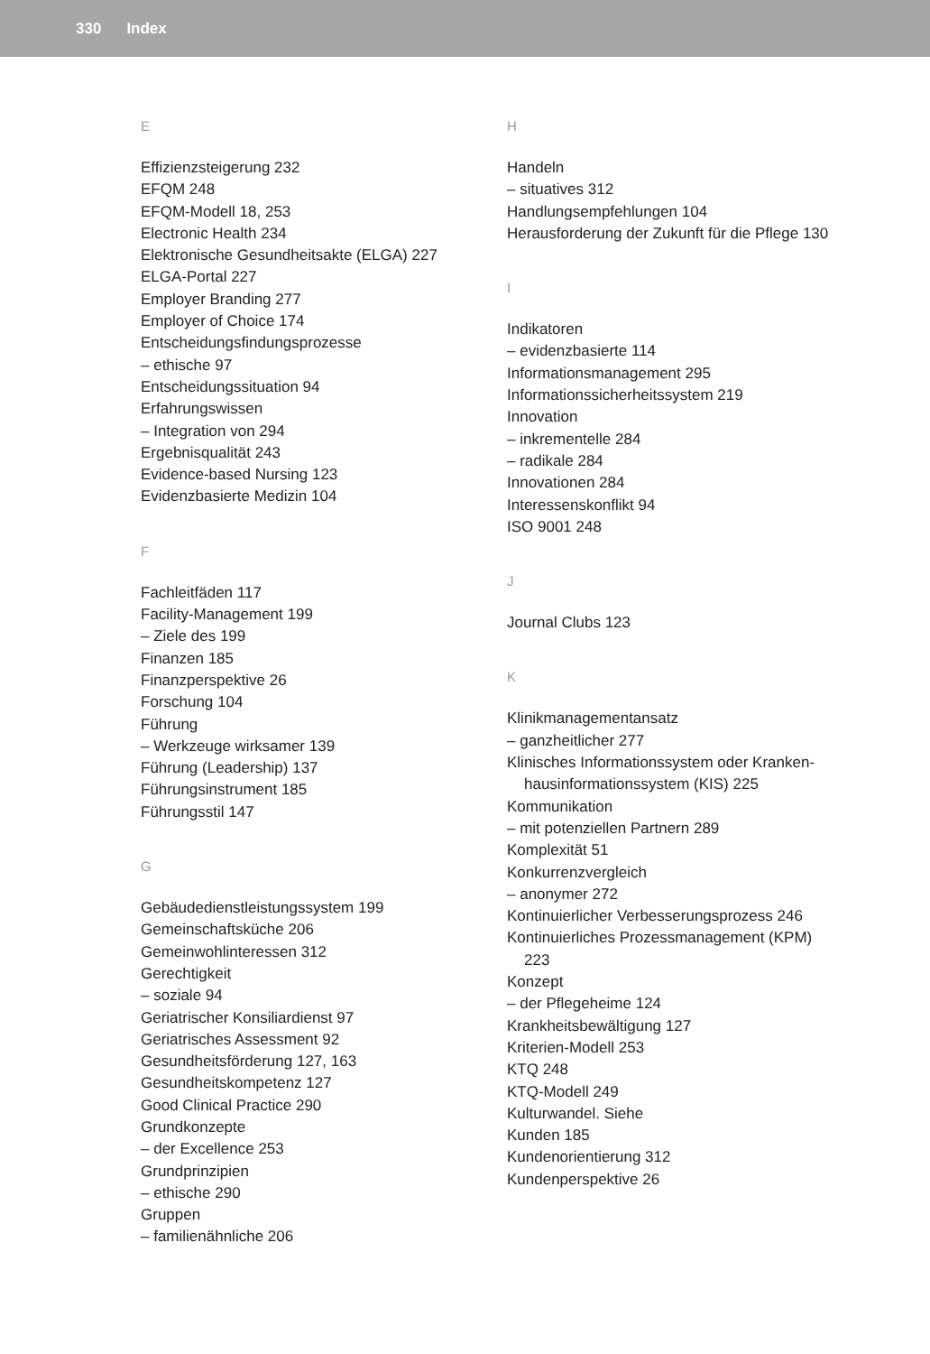330 Index
E
Effizienzsteigerung 232
EFQM 248
EFQM-Modell 18, 253
Electronic Health 234
Elektronische Gesundheitsakte (ELGA) 227
ELGA-Portal 227
Employer Branding 277
Employer of Choice 174
Entscheidungsfindungsprozesse
– ethische 97
Entscheidungssituation 94
Erfahrungswissen
– Integration von 294
Ergebnisqualität 243
Evidence-based Nursing 123
Evidenzbasierte Medizin 104
F
Fachleitfäden 117
Facility-Management 199
– Ziele des 199
Finanzen 185
Finanzperspektive 26
Forschung 104
Führung
– Werkzeuge wirksamer 139
Führung (Leadership) 137
Führungsinstrument 185
Führungsstil 147
G
Gebäudedienstleistungssystem 199
Gemeinschaftsküche 206
Gemeinwohlinteressen 312
Gerechtigkeit
– soziale 94
Geriatrischer Konsiliardienst 97
Geriatrisches Assessment 92
Gesundheitsförderung 127, 163
Gesundheitskompetenz 127
Good Clinical Practice 290
Grundkonzepte
– der Excellence 253
Grundprinzipien
– ethische 290
Gruppen
– familienähnliche 206
H
Handeln
– situatives 312
Handlungsempfehlungen 104
Herausforderung der Zukunft für die Pflege 130
I
Indikatoren
– evidenzbasierte 114
Informationsmanagement 295
Informationssicherheitssystem 219
Innovation
– inkrementelle 284
– radikale 284
Innovationen 284
Interessenskonflikt 94
ISO 9001 248
J
Journal Clubs 123
K
Klinikmanagementansatz
– ganzheitlicher 277
Klinisches Informationssystem oder Kranken-
hausinformationssystem (KIS) 225
Kommunikation
– mit potenziellen Partnern 289
Komplexität 51
Konkurrenzvergleich
– anonymer 272
Kontinuierlicher Verbesserungsprozess 246
Kontinuierliches Prozessmanagement (KPM)
223
Konzept
– der Pflegeheime 124
Krankheitsbewältigung 127
Kriterien-Modell 253
KTQ 248
KTQ-Modell 249
Kulturwandel. Siehe
Kunden 185
Kundenorientierung 312
Kundenperspektive 26